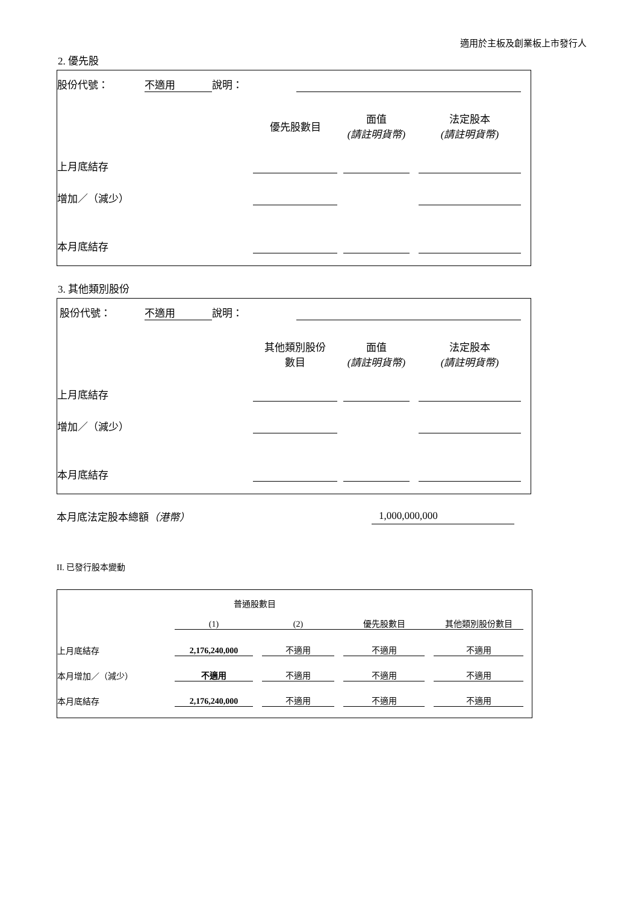適用於主板及創業板上市發行人
2. 優先股
| 股份代號： | 不適用 | 說明： | |
| | 優先股數目 | | 面值 (請註明貨幣) | | 法定股本 (請註明貨幣) |
| 上月底結存 | | | | | |
| 增加／（減少） | | | | | |
| 本月底結存 | | | | | |
3. 其他類別股份
| 股份代號： | 不適用 | 說明： | |
| | 其他類別股份 數目 | | 面值 (請註明貨幣) | | 法定股本 (請註明貨幣) |
| 上月底結存 | | | | | |
| 增加／（減少） | | | | | |
| 本月底結存 | | | | | |
| 本月底法定股本總額 （港幣） | 1,000,000,000 |
II. 已發行股本變動
| | 普通股數目 | | | | | | |
| | (1) | | (2) | | 優先股數目 | | 其他類別股份數目 |
| 上月底結存 | 2,176,240,000 | | 不適用 | | 不適用 | | 不適用 |
| 本月增加／（減少） | 不適用 | | 不適用 | | 不適用 | | 不適用 |
| 本月底結存 | 2,176,240,000 | | 不適用 | | 不適用 | | 不適用 |